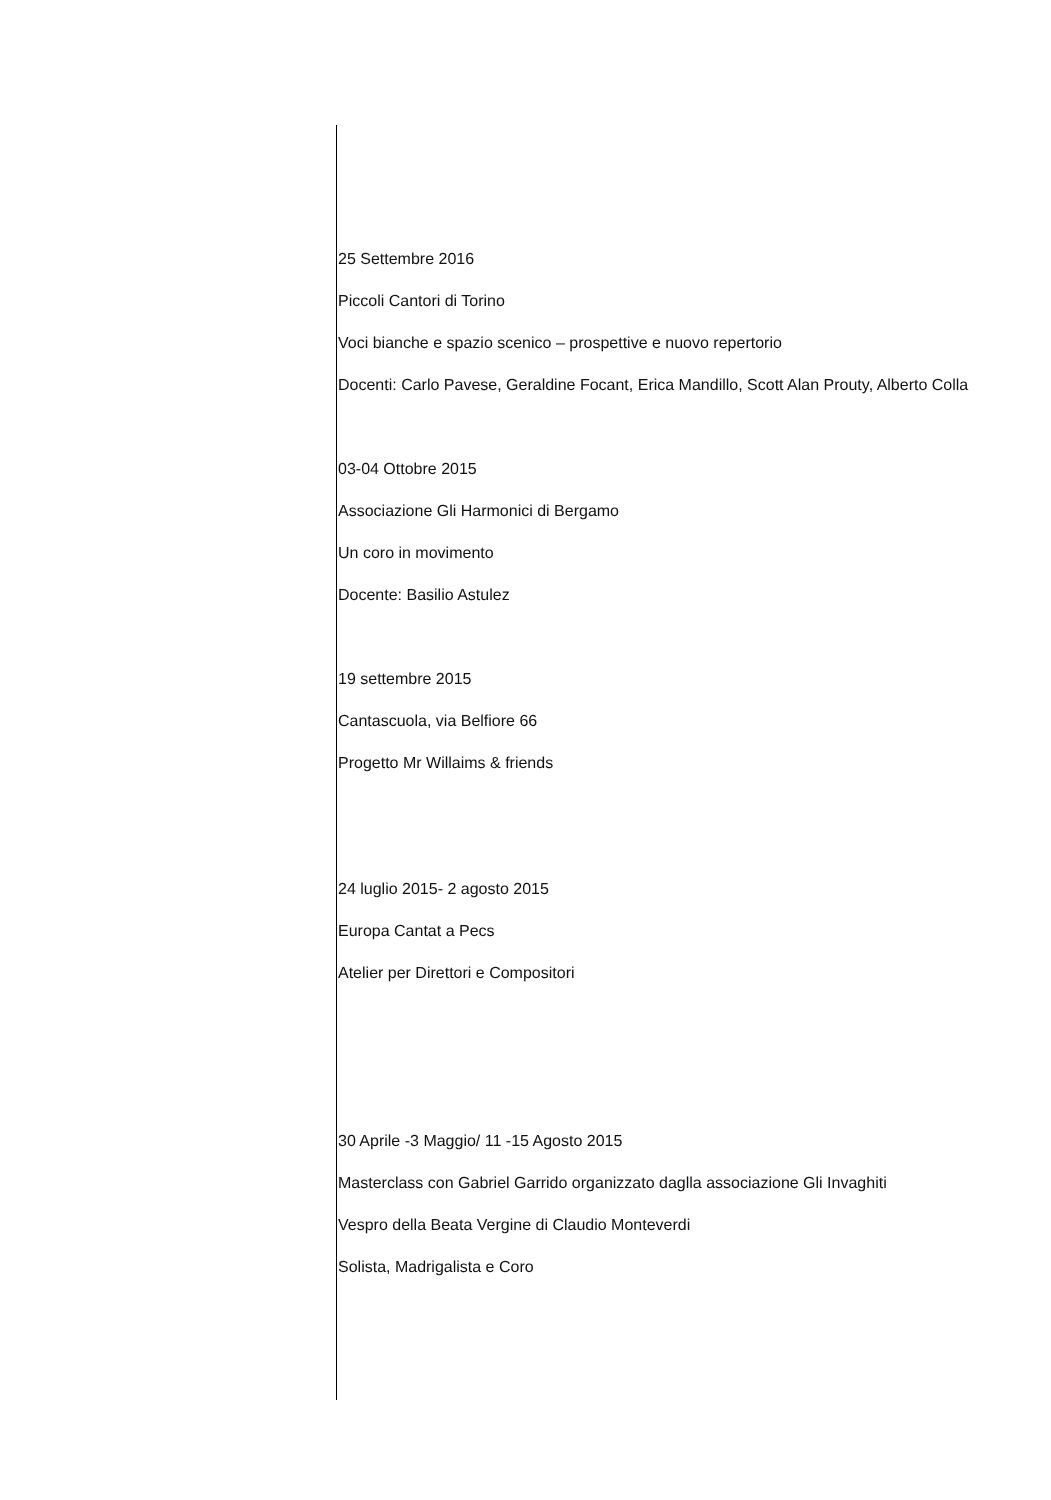25 Settembre 2016
Piccoli Cantori di Torino
Voci bianche e spazio scenico – prospettive e nuovo repertorio
Docenti: Carlo Pavese, Geraldine Focant, Erica Mandillo, Scott Alan Prouty, Alberto Colla
03-04 Ottobre 2015
Associazione Gli Harmonici di Bergamo
Un coro in movimento
Docente: Basilio Astulez
19 settembre 2015
Cantascuola, via Belfiore 66
Progetto Mr Willaims & friends
24 luglio 2015- 2 agosto 2015
Europa Cantat a Pecs
Atelier per Direttori e Compositori
30 Aprile -3 Maggio/ 11 -15 Agosto 2015
Masterclass con Gabriel Garrido organizzato daglla associazione Gli Invaghiti
Vespro della Beata Vergine di Claudio Monteverdi
Solista, Madrigalista e Coro